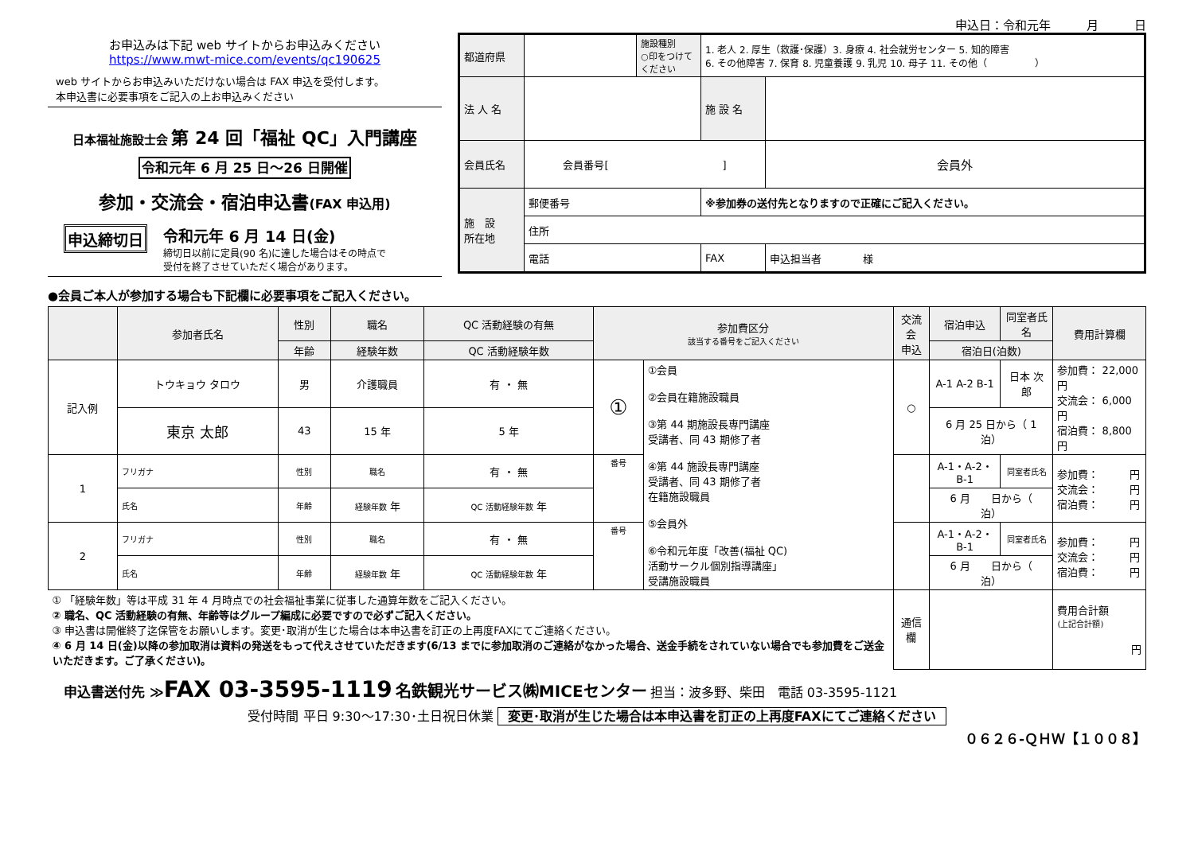申込日：令和元年　　　月　　　日
お申込みは下記 web サイトからお申込みください
https://www.mwt-mice.com/events/qc190625
web サイトからお申込みいただけない場合は FAX 申込を受付します。
本申込書に必要事項をご記入の上お申込みください
日本福祉施設士会 第 24 回「福祉 QC」入門講座
令和元年 6 月 25 日～26 日開催
参加・交流会・宿泊申込書(FAX 申込用)
申込締切日
令和元年 6 月 14 日(金)
締切日以前に定員(90 名)に達した場合はその時点で
受付を終了させていただく場合があります。
| 都道府県 | | 施設種別 ○印をつけてください | 1. 老人 2. 厚生（救護･保護）3. 身療 4. 社会就労センター 5. 知的障害 6. その他障害 7. 保育 8. 児童養護 9. 乳児 10. 母子 11. その他（ ） | | |
| 法 人 名 | | | 施 設 名 | | |
| 会員氏名 | 会員番号[ ] | | | | 会員外 |
| 施 設 所在地 | 郵便番号 | | ※参加券の送付先となりますので正確にご記入ください。 | | |
| | 住所 | | | | |
| | 電話 | | FAX | | 申込担当者 様 |
●会員ご本人が参加する場合も下記欄に必要事項をご記入ください。
| | 参加者氏名 | 性別 | 職名 | QC 活動経験の有無 | 参加費区分 該当する番号をご記入ください | | 交流会 申込 | 宿泊申込 | 同室者氏名 | 費用計算欄 |
| --- | --- | --- | --- | --- | --- | --- | --- | --- | --- | --- |
| | | 年齢 | 経験年数 | QC 活動経験年数 | | | | 宿泊日(泊数) | | |
| 記入例 | トウキョウ タロウ | 男 | 介護職員 | 有 ・ 無 | ① | ①会員 ②会員在籍施設職員 ③第 44 期施設長専門講座 受講者、同 43 期修了者 ④第 44 施設長専門講座 受講者、同 43 期修了者 在籍施設職員 ⑤会員外 ⑥令和元年度「改善(福祉 QC) 活動サークル個別指導講座」 受講施設職員 | ○ | A-1 A-2 B-1 | 日本 次郎 | 参加費： 22,000円 交流会： 6,000円 宿泊費： 8,800円 |
| | 東京 太郎 | 43 | 15 年 | 5 年 | | | | 6 月 25 日から（ 1 泊） | | |
| 1 | フリガナ | 性別 | 職名 | 有 ・ 無 | 番号 | | | A-1・A-2・B-1 | 同室者氏名 | 参加費： 円 交流会： 円 宿泊費： 円 |
| | 氏名 | 年齢 | 経験年数 年 | QC 活動経験年数 年 | | | | 6 月 日から（ 泊） | | |
| 2 | フリガナ | 性別 | 職名 | 有 ・ 無 | 番号 | | | A-1・A-2・B-1 | 同室者氏名 | 参加費： 円 交流会： 円 宿泊費： 円 |
| | 氏名 | 年齢 | 経験年数 年 | QC 活動経験年数 年 | | | | 6 月 日から（ 泊） | | |
| ① 「経験年数」等は平成 31 年 4 月時点での社会福祉事業に従事した通算年数をご記入ください。 ② 職名、QC 活動経験の有無、年齢等はグループ編成に必要ですので必ずご記入ください。 ③ 申込書は開催終了迄保管をお願いします。変更･取消が生じた場合は本申込書を訂正の上再度FAXにてご連絡ください。 ④ 6 月 14 日(金)以降の参加取消は資料の発送をもって代えさせていただきます(6/13 までに参加取消のご連絡がなかった場合、送金手続をされていない場合でも参加費をご送金いただきます。ご了承ください)。 | | | | | | | 通信欄 | | | 費用合計額 (上記合計額) 円 |
申込書送付先 ≫FAX 03-3595-1119 名鉄観光サービス㈱MICEセンター 担当：波多野、柴田　電話 03-3595-1121
受付時間 平日 9:30～17:30･土日祝日休業 変更･取消が生じた場合は本申込書を訂正の上再度FAXにてご連絡ください
０６２６-ＱＨＷ【１００８】